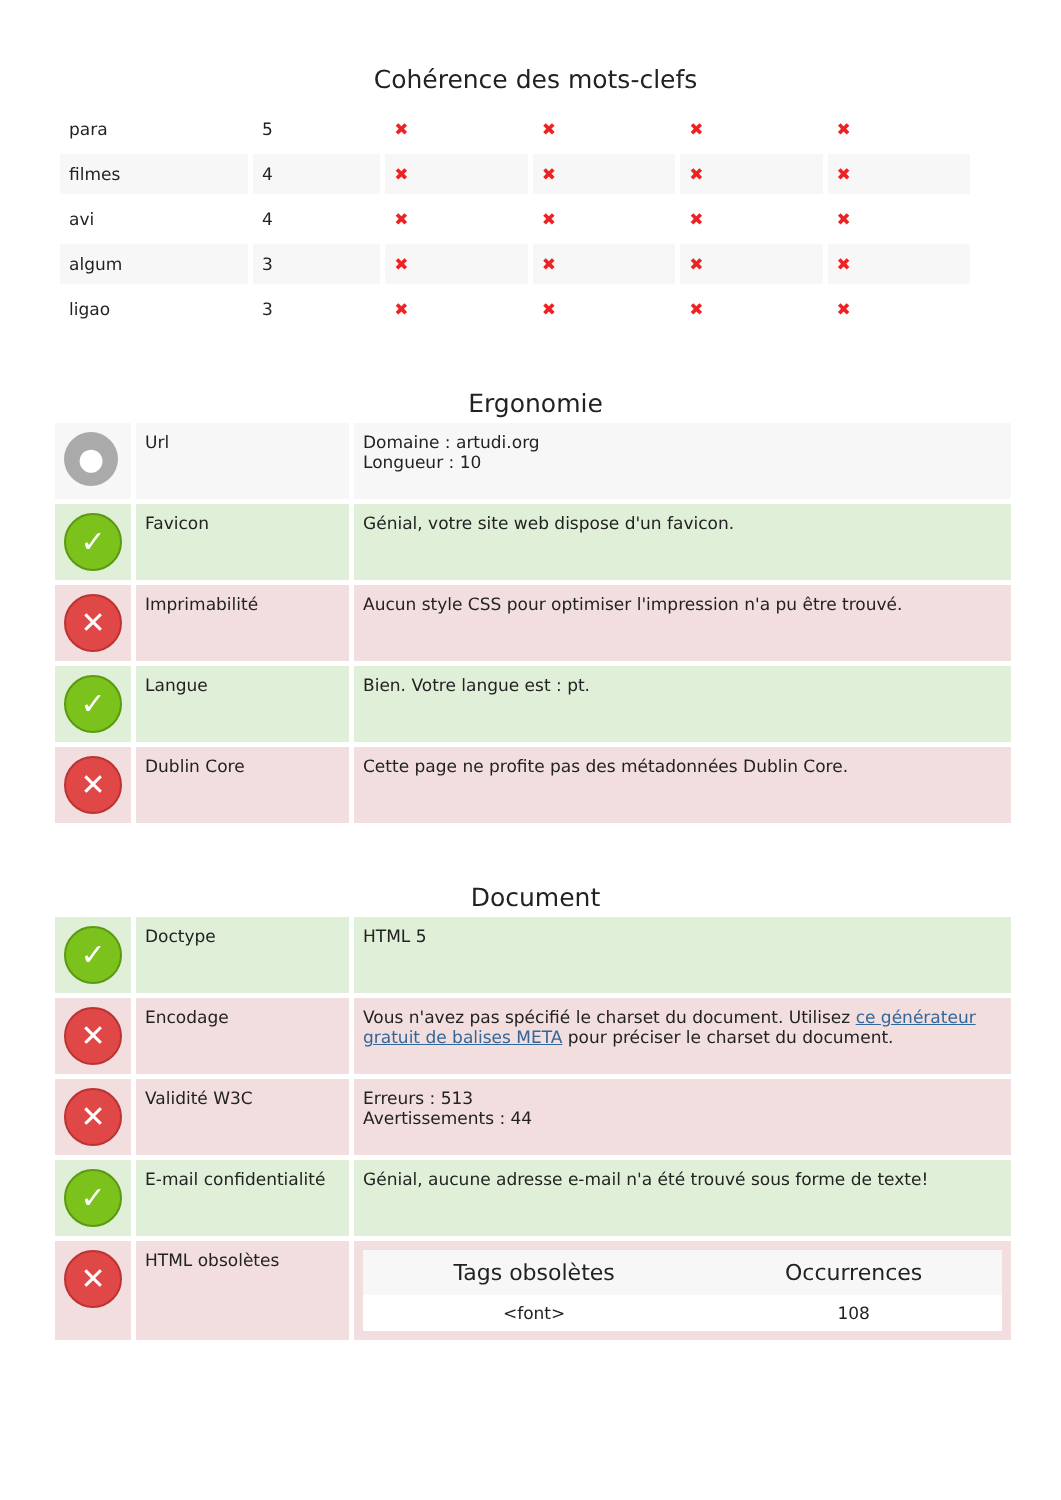Cohérence des mots-clefs
| para | 5 | ✖ | ✖ | ✖ | ✖ |
| filmes | 4 | ✖ | ✖ | ✖ | ✖ |
| avi | 4 | ✖ | ✖ | ✖ | ✖ |
| algum | 3 | ✖ | ✖ | ✖ | ✖ |
| ligao | 3 | ✖ | ✖ | ✖ | ✖ |
Ergonomie
| ● | Url | Domaine : artudi.org Longueur : 10 |
| ✓ | Favicon | Génial, votre site web dispose d'un favicon. |
| ✕ | Imprimabilité | Aucun style CSS pour optimiser l'impression n'a pu être trouvé. |
| ✓ | Langue | Bien. Votre langue est : pt. |
| ✕ | Dublin Core | Cette page ne profite pas des métadonnées Dublin Core. |
Document
| ✓ | Doctype | HTML 5 |
| ✕ | Encodage | Vous n'avez pas spécifié le charset du document. Utilisez ce générateur gratuit de balises META pour préciser le charset du document. |
| ✕ | Validité W3C | Erreurs : 513 Avertissements : 44 |
| ✓ | E-mail confidentialité | Génial, aucune adresse e-mail n'a été trouvé sous forme de texte! |
| ✕ | HTML obsolètes | / Tags obsolètes / Occurrences / / --- / --- / / <font> / 108 / |